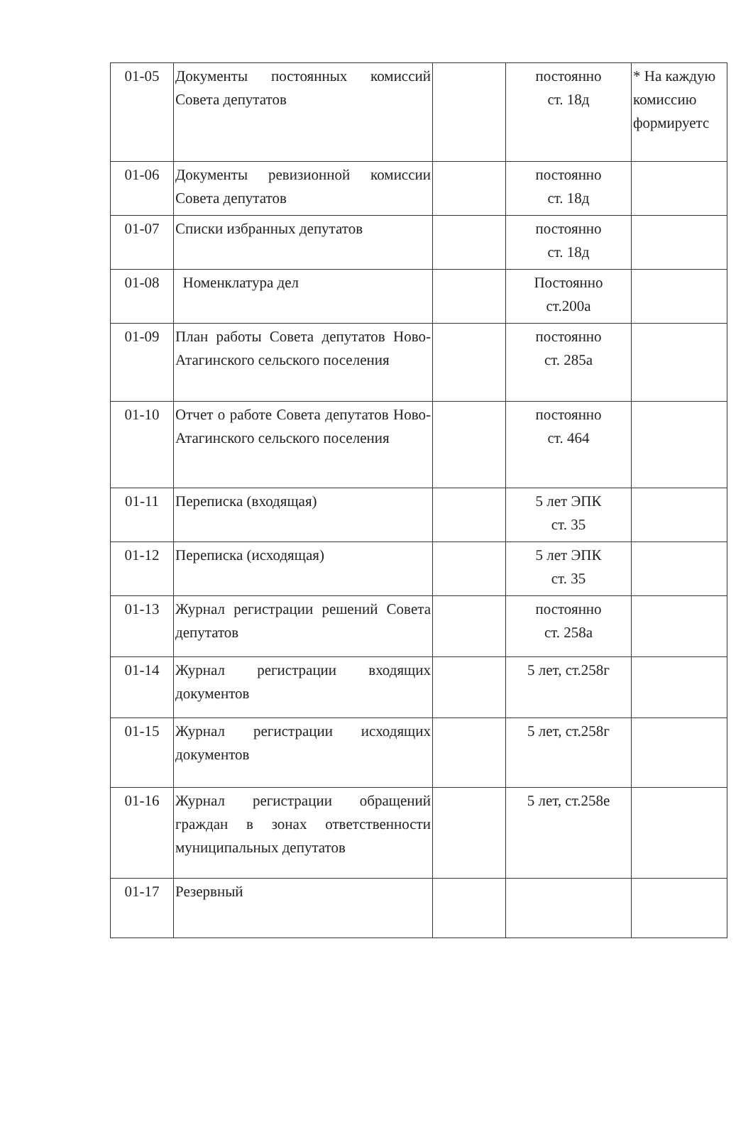| 01-05 | Документы постоянных комиссий Совета депутатов | | постоянно ст. 18д | * На каждую комиссию формируетс |
| 01-06 | Документы ревизионной комиссии Совета депутатов | | постоянно ст. 18д | |
| 01-07 | Списки избранных депутатов | | постоянно ст. 18д | |
| 01-08 | Номенклатура дел | | Постоянно ст.200а | |
| 01-09 | План работы Совета депутатов Ново-Атагинского сельского поселения | | постоянно ст. 285а | |
| 01-10 | Отчет о работе Совета депутатов Ново-Атагинского сельского поселения | | постоянно ст. 464 | |
| 01-11 | Переписка (входящая) | | 5 лет ЭПК ст. 35 | |
| 01-12 | Переписка (исходящая) | | 5 лет ЭПК ст. 35 | |
| 01-13 | Журнал регистрации решений Совета депутатов | | постоянно ст. 258а | |
| 01-14 | Журнал регистрации входящих документов | | 5 лет, ст.258г | |
| 01-15 | Журнал регистрации исходящих документов | | 5 лет, ст.258г | |
| 01-16 | Журнал регистрации обращений граждан в зонах ответственности муниципальных депутатов | | 5 лет, ст.258е | |
| 01-17 | Резервный | | | |